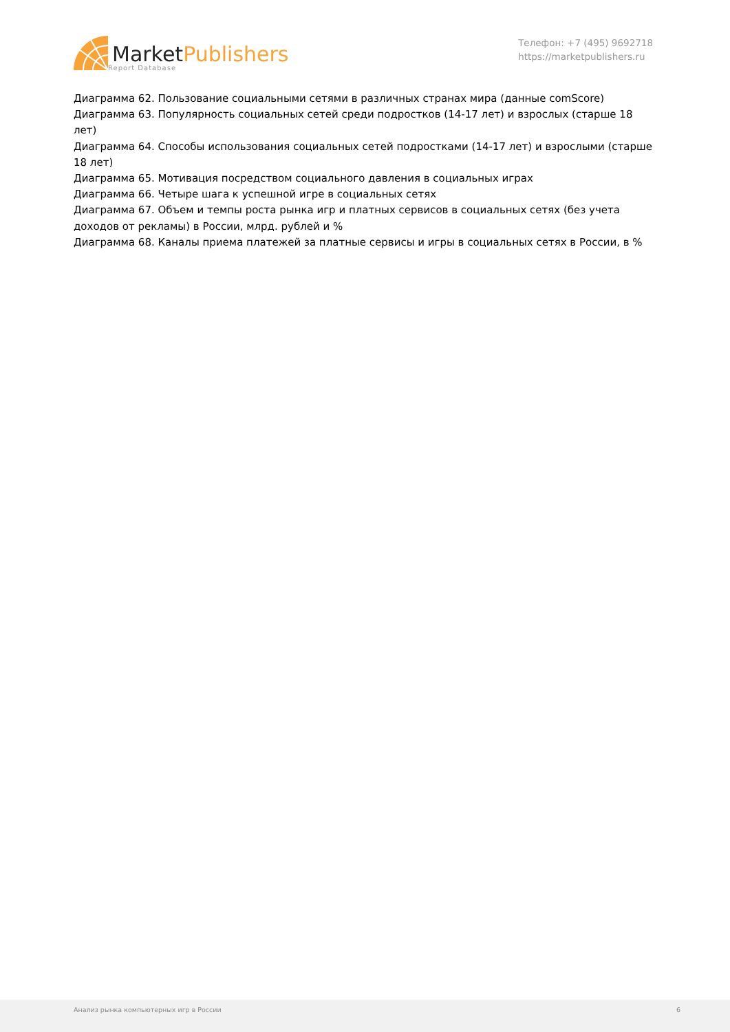Market Publishers
Report Database
Телефон: +7 (495) 9692718
https://marketpublishers.ru
Диаграмма 62. Пользование социальными сетями в различных странах мира (данные comScore)
Диаграмма 63. Популярность социальных сетей среди подростков (14-17 лет) и взрослых (старше 18 лет)
Диаграмма 64. Способы использования социальных сетей подростками (14-17 лет) и взрослыми (старше 18 лет)
Диаграмма 65. Мотивация посредством социального давления в социальных играх
Диаграмма 66. Четыре шага к успешной игре в социальных сетях
Диаграмма 67. Объем и темпы роста рынка игр и платных сервисов в социальных сетях (без учета доходов от рекламы) в России, млрд. рублей и %
Диаграмма 68. Каналы приема платежей за платные сервисы и игры в социальных сетях в России, в %
Анализ рынка компьютерных игр в России 6